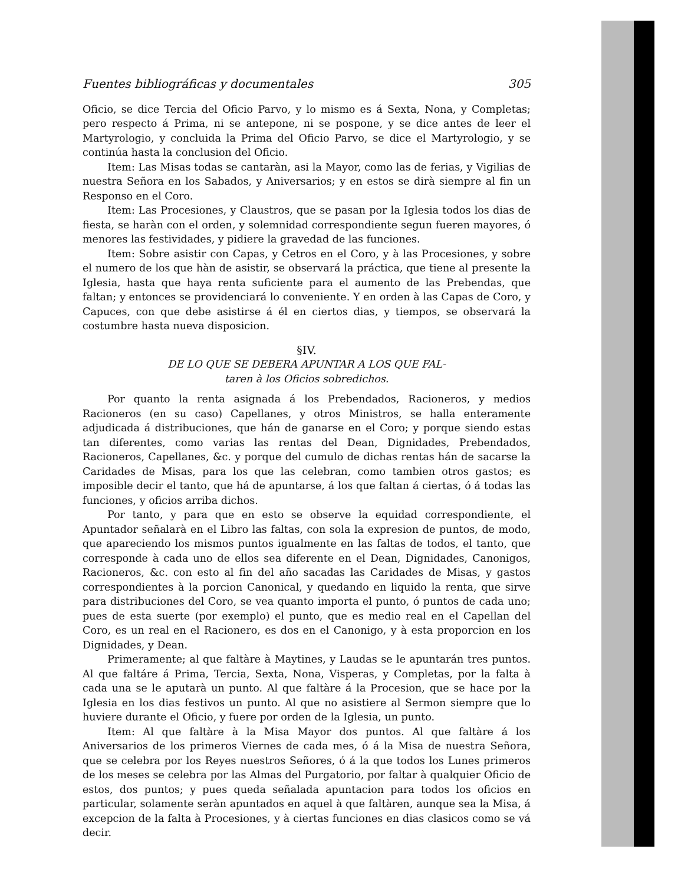Fuentes bibliográficas y documentales 305
Oficio, se dice Tercia del Oficio Parvo, y lo mismo es á Sexta, Nona, y Completas; pero respecto á Prima, ni se antepone, ni se pospone, y se dice antes de leer el Martyrologio, y concluida la Prima del Oficio Parvo, se dice el Martyrologio, y se continúa hasta la conclusion del Oficio.
Item: Las Misas todas se cantaràn, asi la Mayor, como las de ferias, y Vigilias de nuestra Señora en los Sabados, y Aniversarios; y en estos se dirà siempre al fin un Responso en el Coro.
Item: Las Procesiones, y Claustros, que se pasan por la Iglesia todos los dias de fiesta, se haràn con el orden, y solemnidad correspondiente segun fueren mayores, ó menores las festividades, y pidiere la gravedad de las funciones.
Item: Sobre asistir con Capas, y Cetros en el Coro, y à las Procesiones, y sobre el numero de los que hàn de asistir, se observará la práctica, que tiene al presente la Iglesia, hasta que haya renta suficiente para el aumento de las Prebendas, que faltan; y entonces se providenciará lo conveniente. Y en orden à las Capas de Coro, y Capuces, con que debe asistirse á él en ciertos dias, y tiempos, se observará la costumbre hasta nueva disposicion.
§IV.
DE LO QUE SE DEBERA APUNTAR A LOS QUE FAL-
taren à los Oficios sobredichos.
Por quanto la renta asignada á los Prebendados, Racioneros, y medios Racioneros (en su caso) Capellanes, y otros Ministros, se halla enteramente adjudicada á distribuciones, que hán de ganarse en el Coro; y porque siendo estas tan diferentes, como varias las rentas del Dean, Dignidades, Prebendados, Racioneros, Capellanes, &c. y porque del cumulo de dichas rentas hán de sacarse la Caridades de Misas, para los que las celebran, como tambien otros gastos; es imposible decir el tanto, que há de apuntarse, á los que faltan á ciertas, ó á todas las funciones, y oficios arriba dichos.
Por tanto, y para que en esto se observe la equidad correspondiente, el Apuntador señalarà en el Libro las faltas, con sola la expresion de puntos, de modo, que apareciendo los mismos puntos igualmente en las faltas de todos, el tanto, que corresponde à cada uno de ellos sea diferente en el Dean, Dignidades, Canonigos, Racioneros, &c. con esto al fin del año sacadas las Caridades de Misas, y gastos correspondientes à la porcion Canonical, y quedando en liquido la renta, que sirve para distribuciones del Coro, se vea quanto importa el punto, ó puntos de cada uno; pues de esta suerte (por exemplo) el punto, que es medio real en el Capellan del Coro, es un real en el Racionero, es dos en el Canonigo, y à esta proporcion en los Dignidades, y Dean.
Primeramente; al que faltàre à Maytines, y Laudas se le apuntarán tres puntos. Al que faltáre á Prima, Tercia, Sexta, Nona, Visperas, y Completas, por la falta à cada una se le aputarà un punto. Al que faltàre á la Procesion, que se hace por la Iglesia en los dias festivos un punto. Al que no asistiere al Sermon siempre que lo huviere durante el Oficio, y fuere por orden de la Iglesia, un punto.
Item: Al que faltàre à la Misa Mayor dos puntos. Al que faltàre á los Aniversarios de los primeros Viernes de cada mes, ó á la Misa de nuestra Señora, que se celebra por los Reyes nuestros Señores, ó á la que todos los Lunes primeros de los meses se celebra por las Almas del Purgatorio, por faltar à qualquier Oficio de estos, dos puntos; y pues queda señalada apuntacion para todos los oficios en particular, solamente seràn apuntados en aquel à que faltàren, aunque sea la Misa, á excepcion de la falta à Procesiones, y à ciertas funciones en dias clasicos como se vá decir.